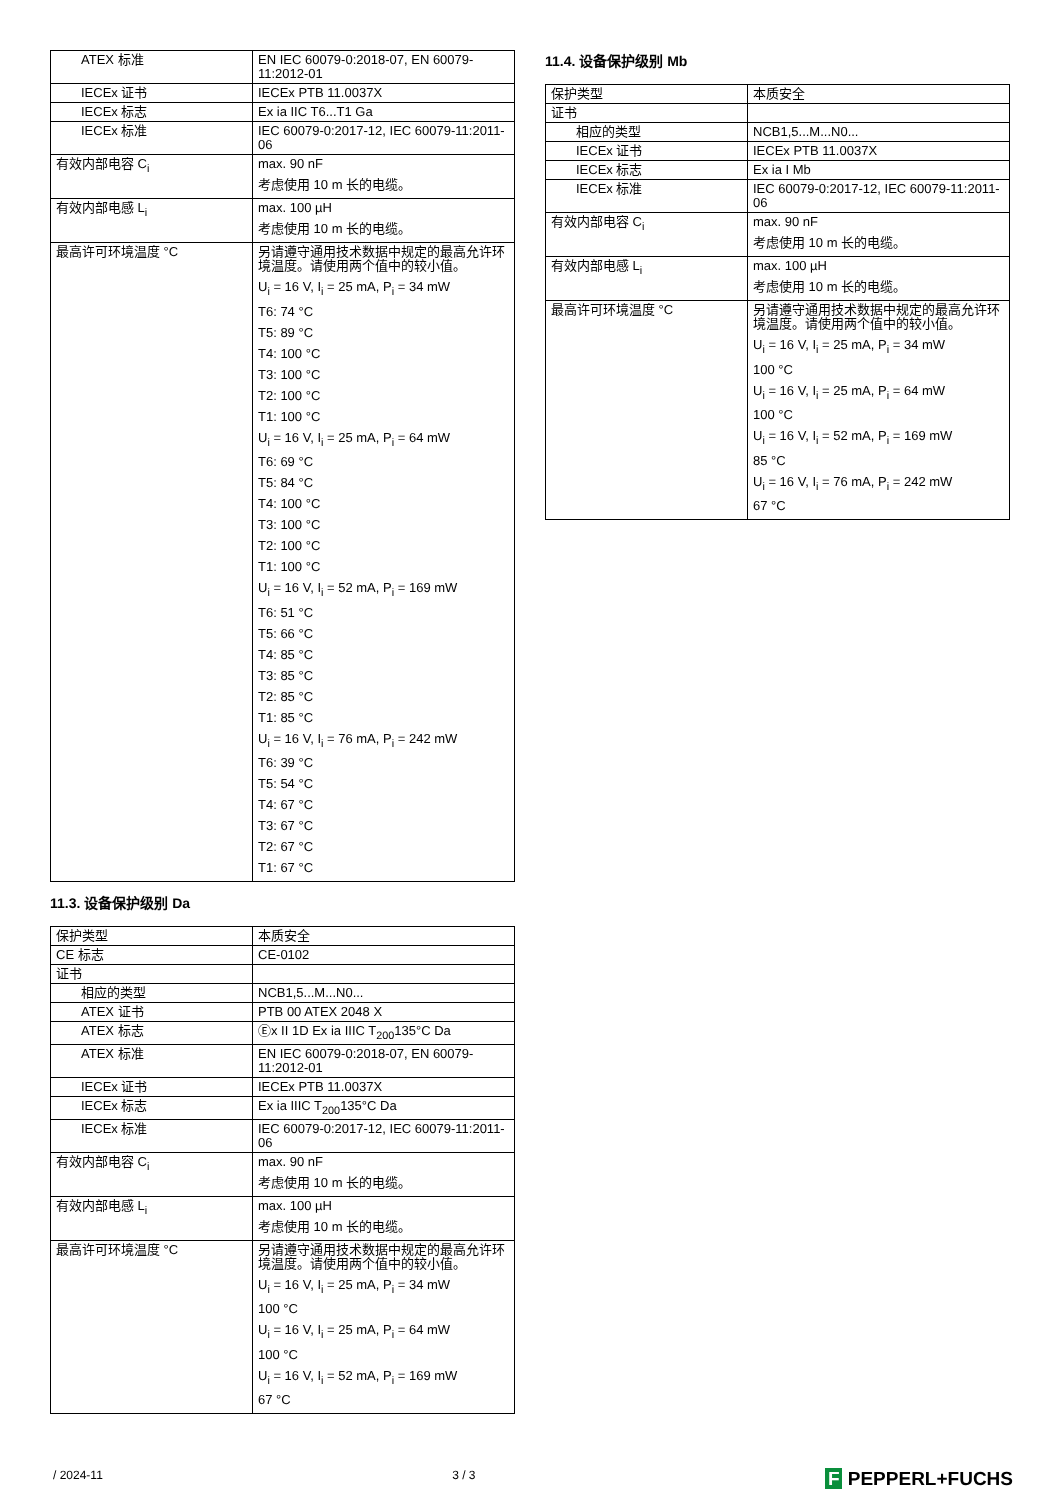| ATEX 标准 | EN IEC 60079-0:2018-07, EN 60079-11:2012-01 |
| IECEx 证书 | IECEx PTB 11.0037X |
| IECEx 标志 | Ex ia IIC T6...T1 Ga |
| IECEx 标准 | IEC 60079-0:2017-12, IEC 60079-11:2011-06 |
| 有效内部电容 C<sub>i</sub> | max. 90 nF 考虑使用 10 m 长的电缆。 |
| 有效内部电感 L<sub>i</sub> | max. 100 µH 考虑使用 10 m 长的电缆。 |
| 最高许可环境温度 °C | 另请遵守通用技术数据中规定的最高允许环境温度。请使用两个值中的较小值。 U<sub>i</sub> = 16 V, I<sub>i</sub> = 25 mA, P<sub>i</sub> = 34 mW T6: 74 °C T5: 89 °C T4: 100 °C T3: 100 °C T2: 100 °C T1: 100 °C U<sub>i</sub> = 16 V, I<sub>i</sub> = 25 mA, P<sub>i</sub> = 64 mW T6: 69 °C T5: 84 °C T4: 100 °C T3: 100 °C T2: 100 °C T1: 100 °C U<sub>i</sub> = 16 V, I<sub>i</sub> = 52 mA, P<sub>i</sub> = 169 mW T6: 51 °C T5: 66 °C T4: 85 °C T3: 85 °C T2: 85 °C T1: 85 °C U<sub>i</sub> = 16 V, I<sub>i</sub> = 76 mA, P<sub>i</sub> = 242 mW T6: 39 °C T5: 54 °C T4: 67 °C T3: 67 °C T2: 67 °C T1: 67 °C |
11.3. 设备保护级别 Da
| 保护类型 | 本质安全 |
| CE 标志 | CE-0102 |
| 证书 | |
| 相应的类型 | NCB1,5...M...N0... |
| ATEX 证书 | PTB 00 ATEX 2048 X |
| ATEX 标志 | Ⓔx II 1D Ex ia IIIC T<sub>200</sub>135°C Da |
| ATEX 标准 | EN IEC 60079-0:2018-07, EN 60079-11:2012-01 |
| IECEx 证书 | IECEx PTB 11.0037X |
| IECEx 标志 | Ex ia IIIC T<sub>200</sub>135°C Da |
| IECEx 标准 | IEC 60079-0:2017-12, IEC 60079-11:2011-06 |
| 有效内部电容 C<sub>i</sub> | max. 90 nF 考虑使用 10 m 长的电缆。 |
| 有效内部电感 L<sub>i</sub> | max. 100 µH 考虑使用 10 m 长的电缆。 |
| 最高许可环境温度 °C | 另请遵守通用技术数据中规定的最高允许环境温度。请使用两个值中的较小值。 U<sub>i</sub> = 16 V, I<sub>i</sub> = 25 mA, P<sub>i</sub> = 34 mW 100 °C U<sub>i</sub> = 16 V, I<sub>i</sub> = 25 mA, P<sub>i</sub> = 64 mW 100 °C U<sub>i</sub> = 16 V, I<sub>i</sub> = 52 mA, P<sub>i</sub> = 169 mW 67 °C |
11.4. 设备保护级别 Mb
| 保护类型 | 本质安全 |
| 证书 | |
| 相应的类型 | NCB1,5...M...N0... |
| IECEx 证书 | IECEx PTB 11.0037X |
| IECEx 标志 | Ex ia I Mb |
| IECEx 标准 | IEC 60079-0:2017-12, IEC 60079-11:2011-06 |
| 有效内部电容 C<sub>i</sub> | max. 90 nF 考虑使用 10 m 长的电缆。 |
| 有效内部电感 L<sub>i</sub> | max. 100 µH 考虑使用 10 m 长的电缆。 |
| 最高许可环境温度 °C | 另请遵守通用技术数据中规定的最高允许环境温度。请使用两个值中的较小值。 U<sub>i</sub> = 16 V, I<sub>i</sub> = 25 mA, P<sub>i</sub> = 34 mW 100 °C U<sub>i</sub> = 16 V, I<sub>i</sub> = 25 mA, P<sub>i</sub> = 64 mW 100 °C U<sub>i</sub> = 16 V, I<sub>i</sub> = 52 mA, P<sub>i</sub> = 169 mW 85 °C U<sub>i</sub> = 16 V, I<sub>i</sub> = 76 mA, P<sub>i</sub> = 242 mW 67 °C |
/ 2024-11 3 / 3 F PEPPERL+FUCHS